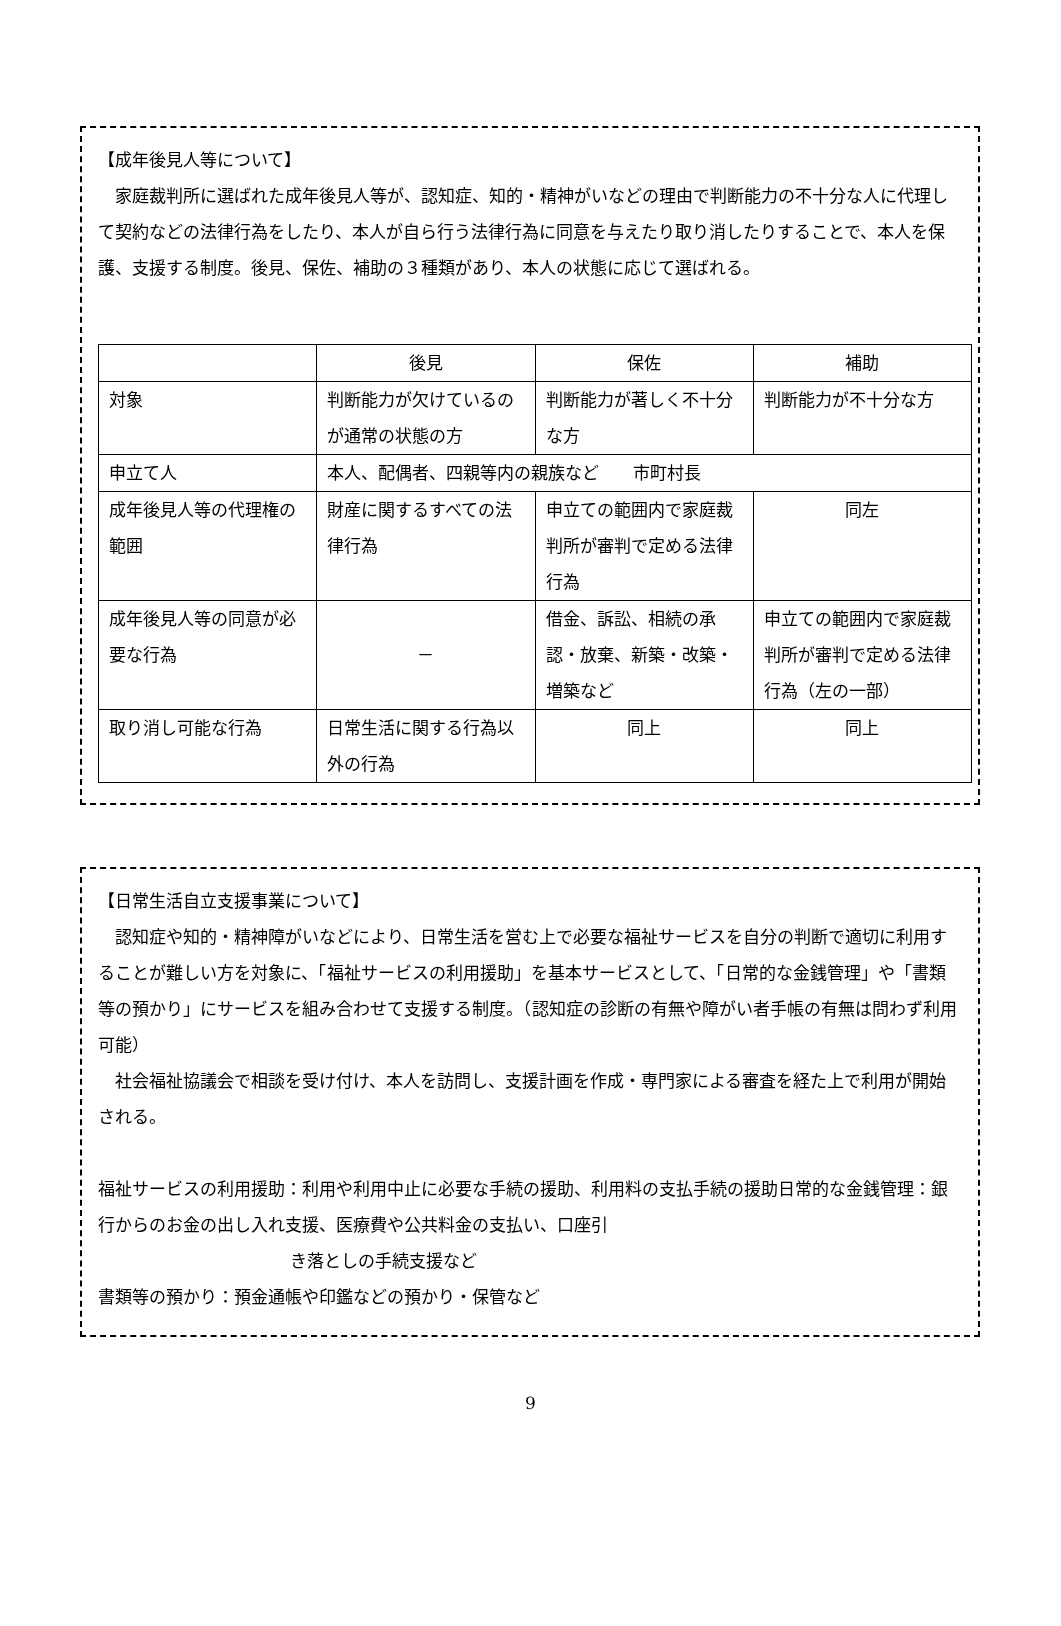【成年後見人等について】
　家庭裁判所に選ばれた成年後見人等が、認知症、知的・精神がいなどの理由で判断能力の不十分な人に代理して契約などの法律行為をしたり、本人が自ら行う法律行為に同意を与えたり取り消したりすることで、本人を保護、支援する制度。後見、保佐、補助の３種類があり、本人の状態に応じて選ばれる。
| | 後見 | 保佐 | 補助 |
| 対象 | 判断能力が欠けているのが通常の状態の方 | 判断能力が著しく不十分な方 | 判断能力が不十分な方 |
| 申立て人 | 本人、配偶者、四親等内の親族など 市町村長 | | |
| 成年後見人等の代理権の範囲 | 財産に関するすべての法律行為 | 申立ての範囲内で家庭裁判所が審判で定める法律行為 | 同左 |
| 成年後見人等の同意が必要な行為 | － | 借金、訴訟、相続の承認・放棄、新築・改築・増築など | 申立ての範囲内で家庭裁判所が審判で定める法律行為（左の一部） |
| 取り消し可能な行為 | 日常生活に関する行為以外の行為 | 同上 | 同上 |
【日常生活自立支援事業について】
　認知症や知的・精神障がいなどにより、日常生活を営む上で必要な福祉サービスを自分の判断で適切に利用することが難しい方を対象に、「福祉サービスの利用援助」を基本サービスとして、「日常的な金銭管理」や「書類等の預かり」にサービスを組み合わせて支援する制度。（認知症の診断の有無や障がい者手帳の有無は問わず利用可能）
　社会福祉協議会で相談を受け付け、本人を訪問し、支援計画を作成・専門家による審査を経た上で利用が開始される。
福祉サービスの利用援助：利用や利用中止に必要な手続の援助、利用料の支払手続の援助日常的な金銭管理：銀行からのお金の出し入れ支援、医療費や公共料金の支払い、口座引
き落としの手続支援など
書類等の預かり：預金通帳や印鑑などの預かり・保管など
9